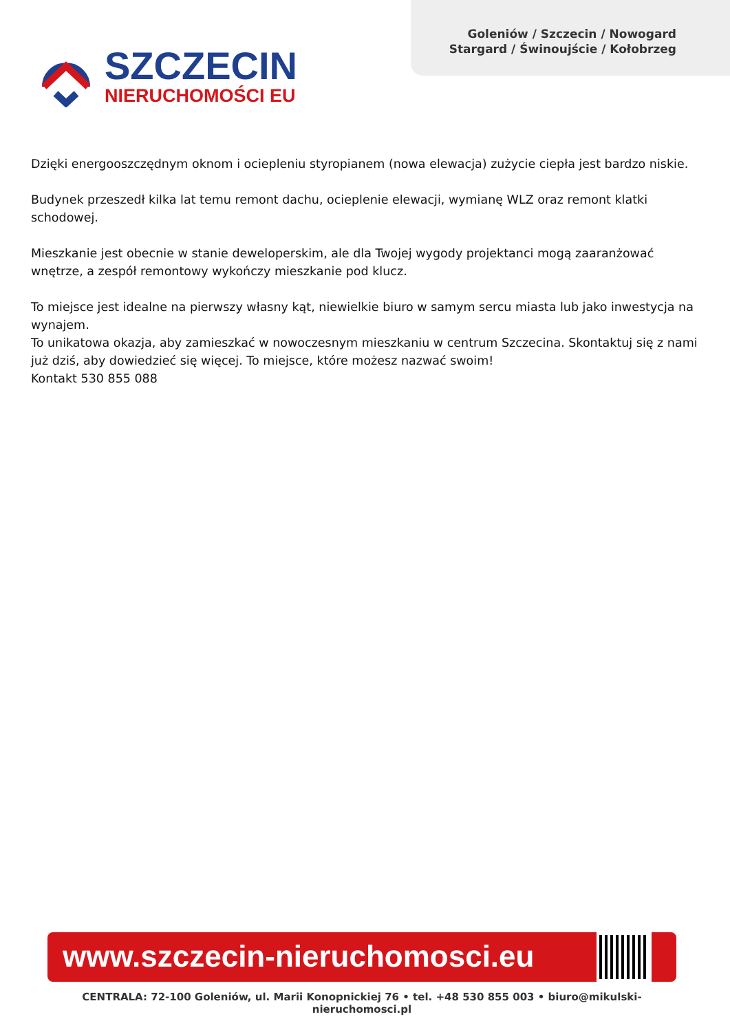Goleniów / Szczecin / Nowogard
Stargard / Świnoujście / Kołobrzeg
SZCZECIN
NIERUCHOMOŚCI EU
Dzięki energooszczędnym oknom i ociepleniu styropianem (nowa elewacja) zużycie ciepła jest bardzo niskie.
Budynek przeszedł kilka lat temu remont dachu, ocieplenie elewacji, wymianę WLZ oraz remont klatki schodowej.
Mieszkanie jest obecnie w stanie deweloperskim, ale dla Twojej wygody projektanci mogą zaaranżować wnętrze, a zespół remontowy wykończy mieszkanie pod klucz.
To miejsce jest idealne na pierwszy własny kąt, niewielkie biuro w samym sercu miasta lub jako inwestycja na wynajem.
To unikatowa okazja, aby zamieszkać w nowoczesnym mieszkaniu w centrum Szczecina. Skontaktuj się z nami już dziś, aby dowiedzieć się więcej. To miejsce, które możesz nazwać swoim!
Kontakt 530 855 088
www.szczecin-nieruchomosci.eu
CENTRALA: 72-100 Goleniów, ul. Marii Konopnickiej 76 • tel. +48 530 855 003 • biuro@mikulski-nieruchomosci.pl